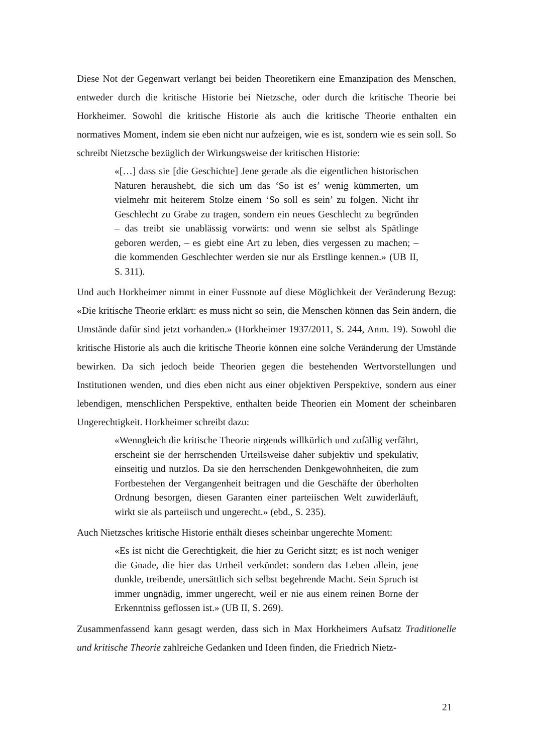Diese Not der Gegenwart verlangt bei beiden Theoretikern eine Emanzipation des Menschen, entweder durch die kritische Historie bei Nietzsche, oder durch die kritische Theorie bei Horkheimer. Sowohl die kritische Historie als auch die kritische Theorie enthalten ein normatives Moment, indem sie eben nicht nur aufzeigen, wie es ist, sondern wie es sein soll. So schreibt Nietzsche bezüglich der Wirkungsweise der kritischen Historie:
«[…] dass sie [die Geschichte] Jene gerade als die eigentlichen historischen Naturen heraushebt, die sich um das ‘So ist es’ wenig kümmerten, um vielmehr mit heiterem Stolze einem ‘So soll es sein’ zu folgen. Nicht ihr Geschlecht zu Grabe zu tragen, sondern ein neues Geschlecht zu begründen – das treibt sie unablässig vorwärts: und wenn sie selbst als Spätlinge geboren werden, – es giebt eine Art zu leben, dies vergessen zu machen; – die kommenden Geschlechter werden sie nur als Erstlinge kennen.» (UB II, S. 311).
Und auch Horkheimer nimmt in einer Fussnote auf diese Möglichkeit der Veränderung Bezug: «Die kritische Theorie erklärt: es muss nicht so sein, die Menschen können das Sein ändern, die Umstände dafür sind jetzt vorhanden.» (Horkheimer 1937/2011, S. 244, Anm. 19). Sowohl die kritische Historie als auch die kritische Theorie können eine solche Veränderung der Umstände bewirken. Da sich jedoch beide Theorien gegen die bestehenden Wertvorstellungen und Institutionen wenden, und dies eben nicht aus einer objektiven Perspektive, sondern aus einer lebendigen, menschlichen Perspektive, enthalten beide Theorien ein Moment der scheinbaren Ungerechtigkeit. Horkheimer schreibt dazu:
«Wenngleich die kritische Theorie nirgends willkürlich und zufällig verfährt, erscheint sie der herrschenden Urteilsweise daher subjektiv und spekulativ, einseitig und nutzlos. Da sie den herrschenden Denkgewohnheiten, die zum Fortbestehen der Vergangenheit beitragen und die Geschäfte der überholten Ordnung besorgen, diesen Garanten einer parteiischen Welt zuwiderläuft, wirkt sie als parteiisch und ungerecht.» (ebd., S. 235).
Auch Nietzsches kritische Historie enthält dieses scheinbar ungerechte Moment:
«Es ist nicht die Gerechtigkeit, die hier zu Gericht sitzt; es ist noch weniger die Gnade, die hier das Urtheil verkündet: sondern das Leben allein, jene dunkle, treibende, unersättlich sich selbst begehrende Macht. Sein Spruch ist immer ungnädig, immer ungerecht, weil er nie aus einem reinen Borne der Erkenntniss geflossen ist.» (UB II, S. 269).
Zusammenfassend kann gesagt werden, dass sich in Max Horkheimers Aufsatz Traditionelle und kritische Theorie zahlreiche Gedanken und Ideen finden, die Friedrich Nietz-
21